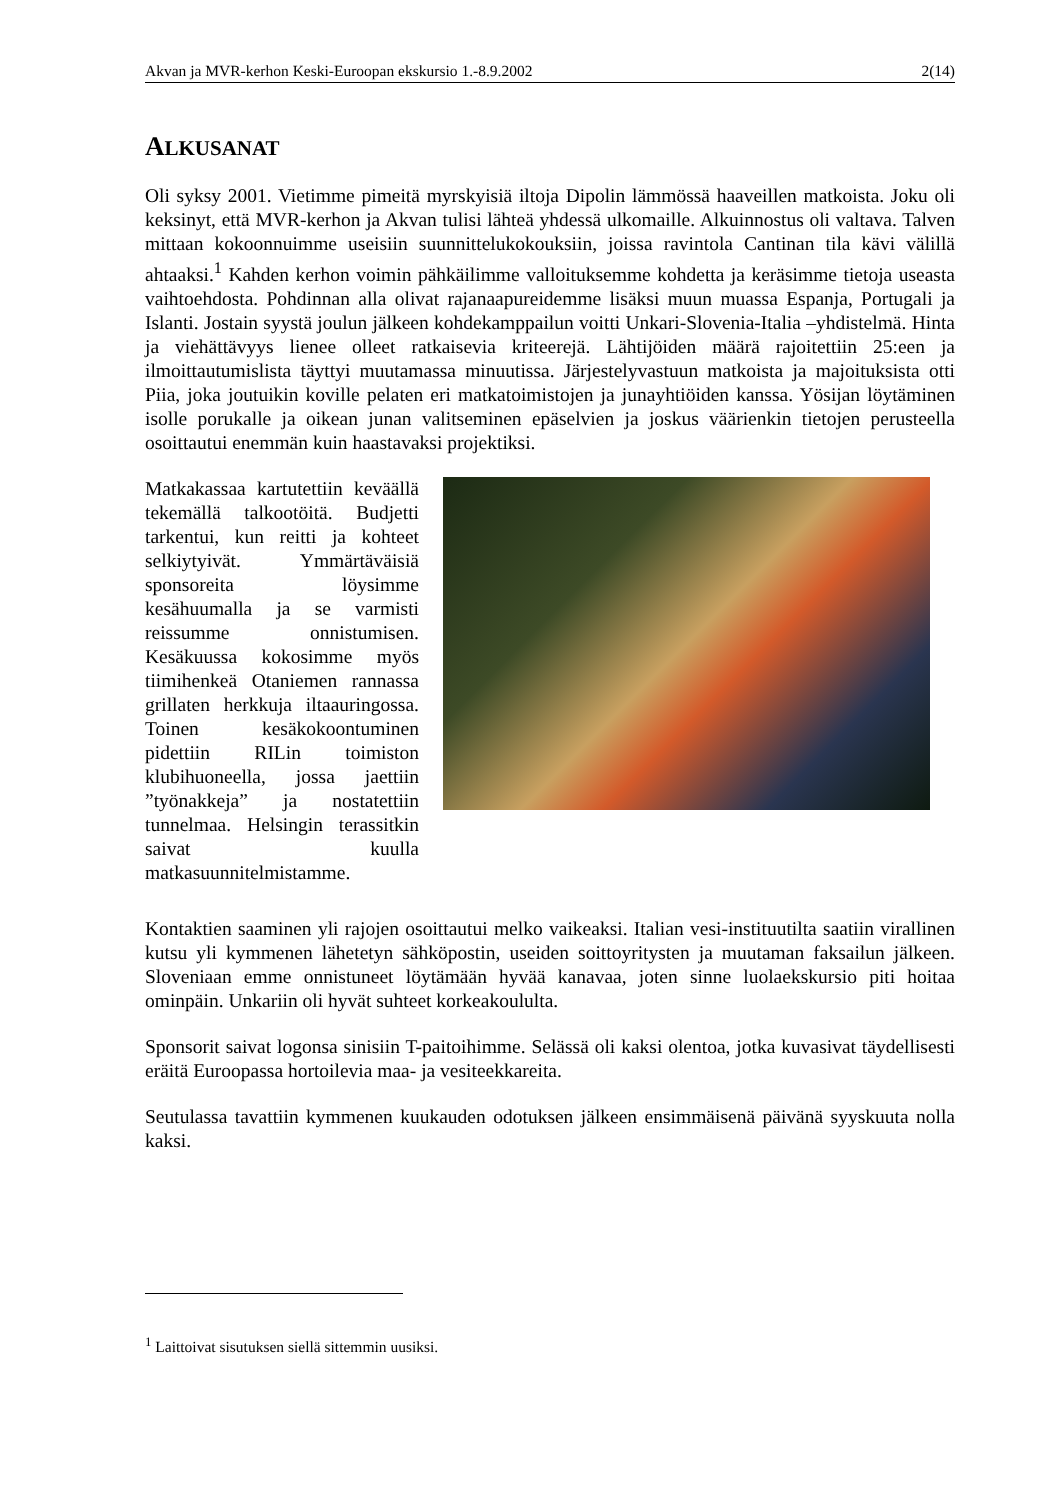Akvan ja MVR-kerhon Keski-Euroopan ekskursio 1.-8.9.2002 2(14)
ALKUSANAT
Oli syksy 2001. Vietimme pimeitä myrskyisiä iltoja Dipolin lämmössä haaveillen matkoista. Joku oli keksinyt, että MVR-kerhon ja Akvan tulisi lähteä yhdessä ulkomaille. Alkuinnostus oli valtava. Talven mittaan kokoonnuimme useisiin suunnittelukokouksiin, joissa ravintola Cantinan tila kävi välillä ahtaaksi.<sup>1</sup> Kahden kerhon voimin pähkäilimme valloituksemme kohdetta ja keräsimme tietoja useasta vaihtoehdosta. Pohdinnan alla olivat rajanaapureidemme lisäksi muun muassa Espanja, Portugali ja Islanti. Jostain syystä joulun jälkeen kohdekamppailun voitti Unkari-Slovenia-Italia –yhdistelmä. Hinta ja viehättävyys lienee olleet ratkaisevia kriteerejä. Lähtijöiden määrä rajoitettiin 25:een ja ilmoittautumislista täyttyi muutamassa minuutissa. Järjestelyvastuun matkoista ja majoituksista otti Piia, joka joutuikin koville pelaten eri matkatoimistojen ja junayhtiöiden kanssa. Yösijan löytäminen isolle porukalle ja oikean junan valitseminen epäselvien ja joskus väärienkin tietojen perusteella osoittautui enemmän kuin haastavaksi projektiksi.
Matkakassaa kartutettiin keväällä tekemällä talkootöitä. Budjetti tarkentui, kun reitti ja kohteet selkiytyivät. Ymmärtäväisiä sponsoreita löysimme kesähuumalla ja se varmisti reissumme onnistumisen. Kesäkuussa kokosimme myös tiimihenkeä Otaniemen rannassa grillaten herkkuja iltaauringossa. Toinen kesäkokoontuminen pidettiin RILin toimiston klubihuoneella, jossa jaettiin ”työnakkeja” ja nostatettiin tunnelmaa. Helsingin terassitkin saivat kuulla matkasuunnitelmistamme.
Kontaktien saaminen yli rajojen osoittautui melko vaikeaksi. Italian vesi-instituutilta saatiin virallinen kutsu yli kymmenen lähetetyn sähköpostin, useiden soittoyritysten ja muutaman faksailun jälkeen. Sloveniaan emme onnistuneet löytämään hyvää kanavaa, joten sinne luolaekskursio piti hoitaa ominpäin. Unkariin oli hyvät suhteet korkeakoululta.
Sponsorit saivat logonsa sinisiin T-paitoihimme. Selässä oli kaksi olentoa, jotka kuvasivat täydellisesti eräitä Euroopassa hortoilevia maa- ja vesiteekkareita.
Seutulassa tavattiin kymmenen kuukauden odotuksen jälkeen ensimmäisenä päivänä syyskuuta nolla kaksi.
<sup>1</sup> Laittoivat sisutuksen siellä sittemmin uusiksi.